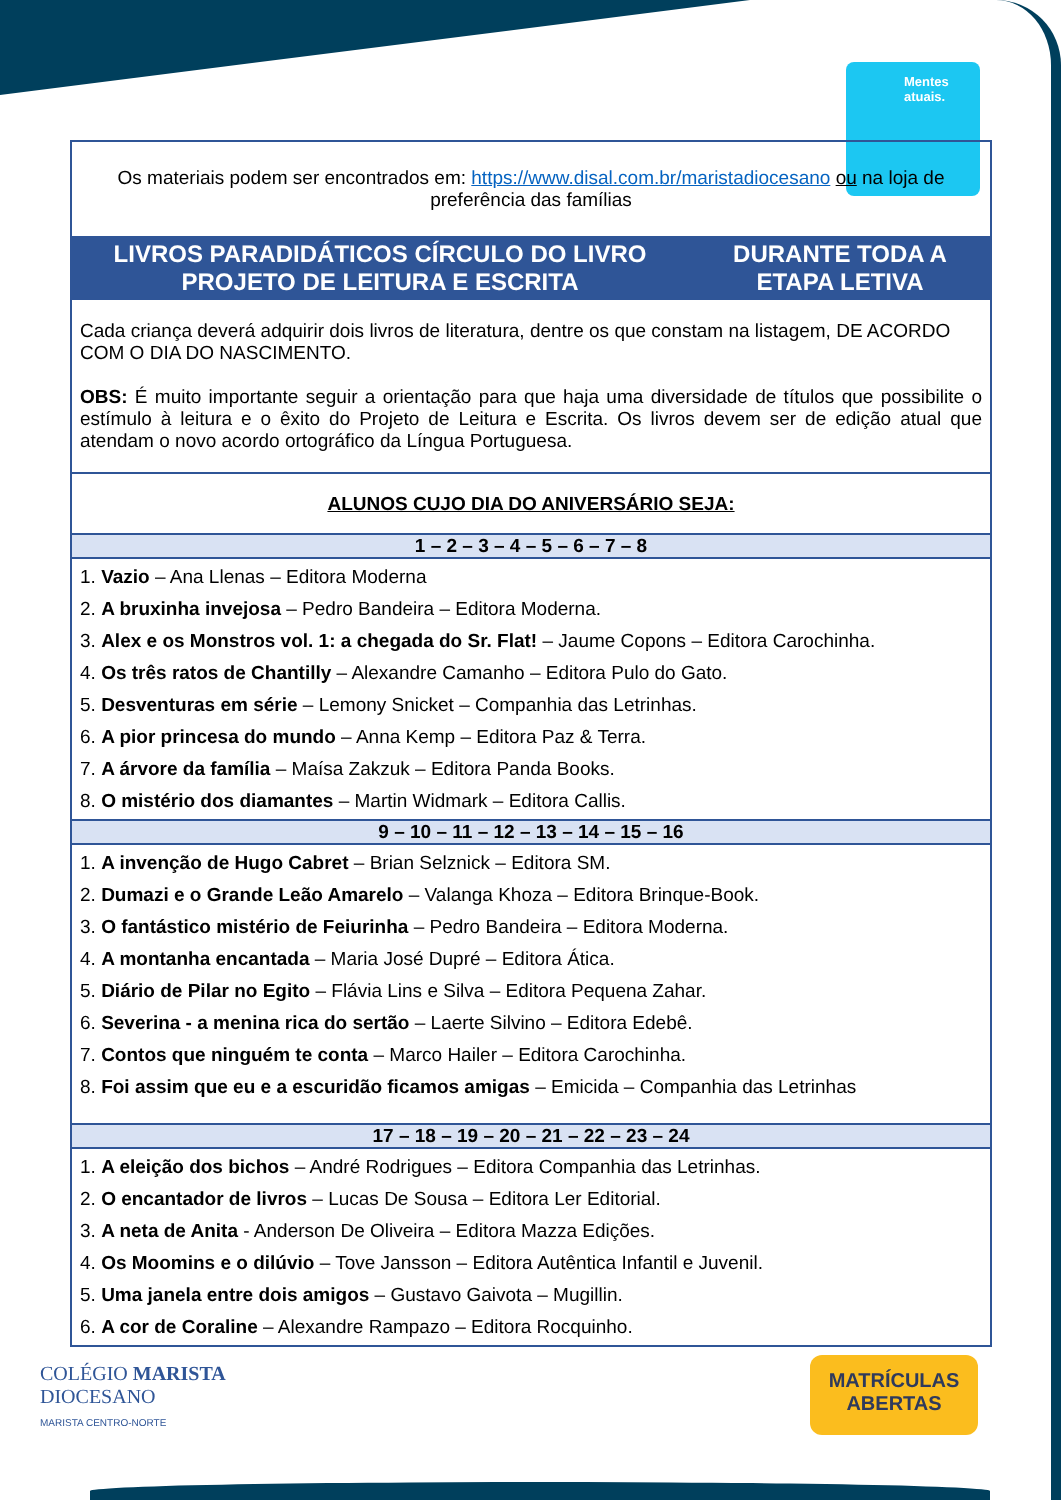Mentes atuais.
| Os materiais podem ser encontrados em: https://www.disal.com.br/maristadiocesano ou na loja de preferência das famílias | |
| LIVROS PARADIDÁTICOS CÍRCULO DO LIVRO PROJETO DE LEITURA E ESCRITA | DURANTE TODA A ETAPA LETIVA |
| Cada criança deverá adquirir dois livros de literatura, dentre os que constam na listagem, DE ACORDO COM O DIA DO NASCIMENTO. OBS: É muito importante seguir a orientação para que haja uma diversidade de títulos que possibilite o estímulo à leitura e o êxito do Projeto de Leitura e Escrita. Os livros devem ser de edição atual que atendam o novo acordo ortográfico da Língua Portuguesa. | |
| ALUNOS CUJO DIA DO ANIVERSÁRIO SEJA: | |
| 1 – 2 – 3 – 4 – 5 – 6 – 7 – 8 | |
| 1. Vazio – Ana Llenas – Editora Moderna 2. A bruxinha invejosa – Pedro Bandeira – Editora Moderna. 3. Alex e os Monstros vol. 1: a chegada do Sr. Flat! – Jaume Copons – Editora Carochinha. 4. Os três ratos de Chantilly – Alexandre Camanho – Editora Pulo do Gato. 5. Desventuras em série – Lemony Snicket – Companhia das Letrinhas. 6. A pior princesa do mundo – Anna Kemp – Editora Paz & Terra. 7. A árvore da família – Maísa Zakzuk – Editora Panda Books. 8. O mistério dos diamantes – Martin Widmark – Editora Callis. | |
| 9 – 10 – 11 – 12 – 13 – 14 – 15 – 16 | |
| 1. A invenção de Hugo Cabret – Brian Selznick – Editora SM. 2. Dumazi e o Grande Leão Amarelo – Valanga Khoza – Editora Brinque-Book. 3. O fantástico mistério de Feiurinha – Pedro Bandeira – Editora Moderna. 4. A montanha encantada – Maria José Dupré – Editora Ática. 5. Diário de Pilar no Egito – Flávia Lins e Silva – Editora Pequena Zahar. 6. Severina - a menina rica do sertão – Laerte Silvino – Editora Edebê. 7. Contos que ninguém te conta – Marco Hailer – Editora Carochinha. 8. Foi assim que eu e a escuridão ficamos amigas – Emicida – Companhia das Letrinhas | |
| 17 – 18 – 19 – 20 – 21 – 22 – 23 – 24 | |
| 1. A eleição dos bichos – André Rodrigues – Editora Companhia das Letrinhas. 2. O encantador de livros – Lucas De Sousa – Editora Ler Editorial. 3. A neta de Anita - Anderson De Oliveira – Editora Mazza Edições. 4. Os Moomins e o dilúvio – Tove Jansson – Editora Autêntica Infantil e Juvenil. 5. Uma janela entre dois amigos – Gustavo Gaivota – Mugillin. 6. A cor de Coraline – Alexandre Rampazo – Editora Rocquinho. | |
COLÉGIO MARISTA
DIOCESANO
MARISTA CENTRO-NORTE
MATRÍCULAS
ABERTAS